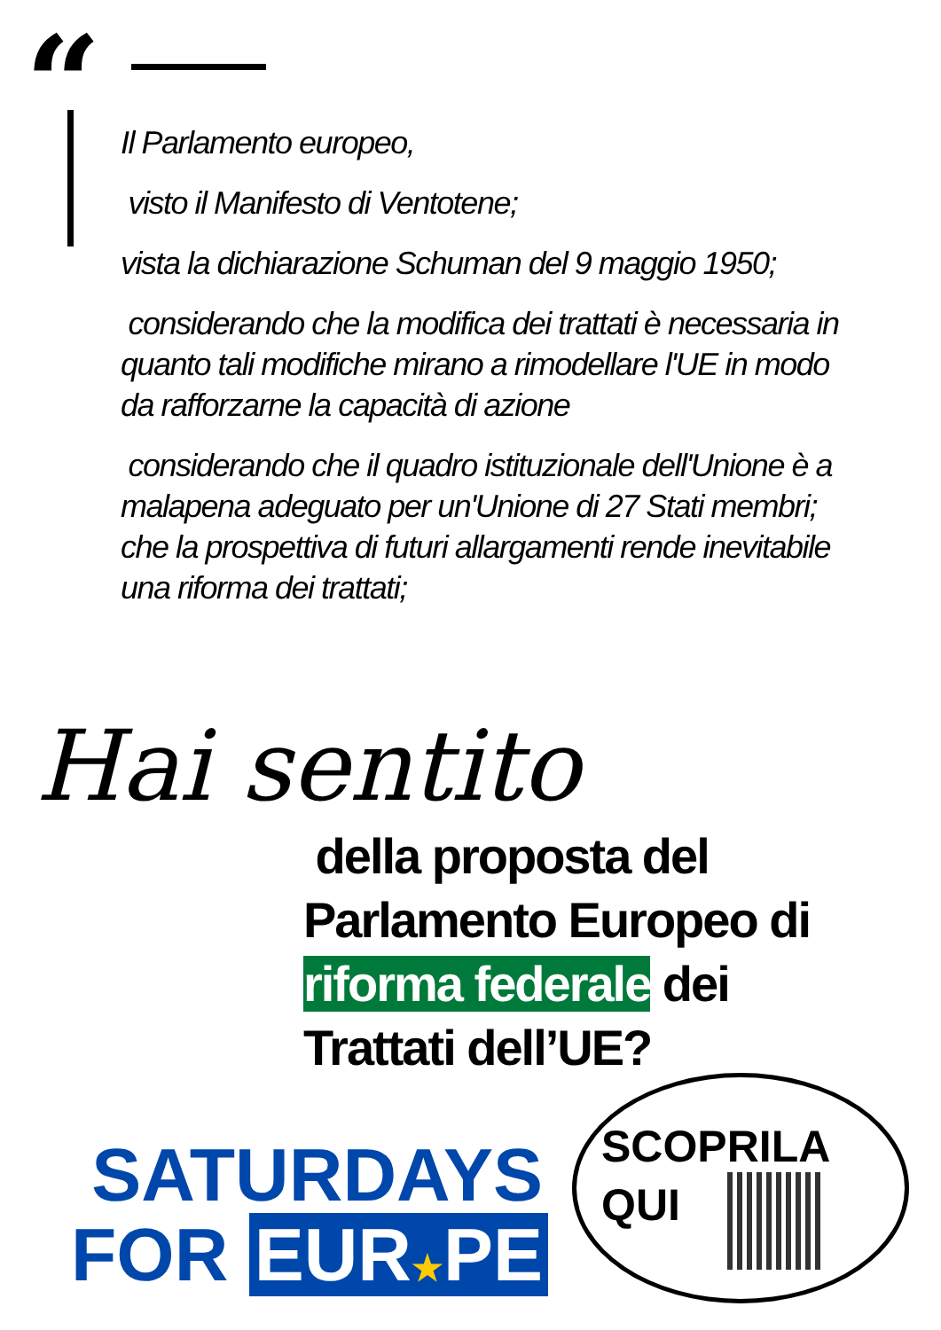“
Il Parlamento europeo,
visto il Manifesto di Ventotene;
vista la dichiarazione Schuman del 9 maggio 1950;
considerando che la modifica dei trattati è necessaria in quanto tali modifiche mirano a rimodellare l'UE in modo da rafforzarne la capacità di azione
considerando che il quadro istituzionale dell'Unione è a malapena adeguato per un'Unione di 27 Stati membri; che la prospettiva di futuri allargamenti rende inevitabile una riforma dei trattati;
Hai sentito
della proposta del
Parlamento Europeo di
riforma federale dei
Trattati dell’UE?
SATURDAYS
FOR EUR★PE
SCOPRILA
QUI